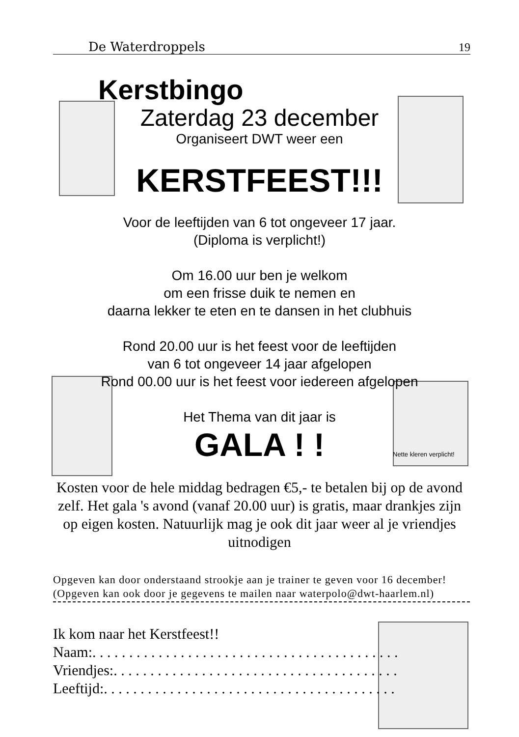De Waterdroppels 19
Kerstbingo
Zaterdag 23 december
Organiseert DWT weer een
KERSTFEEST!!!
Voor de leeftijden van 6 tot ongeveer 17 jaar.
(Diploma is verplicht!)
Om 16.00 uur ben je welkom
om een frisse duik te nemen en
daarna lekker te eten en te dansen in het clubhuis
Rond 20.00 uur is het feest voor de leeftijden
van 6 tot ongeveer 14 jaar afgelopen
Rond 00.00 uur is het feest voor iedereen afgelopen
Het Thema van dit jaar is
GALA ! !
Nette kleren verplicht!
Kosten voor de hele middag bedragen €5,- te betalen bij op de avond zelf. Het gala 's avond (vanaf 20.00 uur) is gratis, maar drankjes zijn op eigen kosten. Natuurlijk mag je ook dit jaar weer al je vriendjes uitnodigen
Opgeven kan door onderstaand strookje aan je trainer te geven voor 16 december!
(Opgeven kan ook door je gegevens te mailen naar waterpolo@dwt-haarlem.nl)
Ik kom naar het Kerstfeest!!
Naam:. . . . . . . . . . . . . . . . . . . . . . . . . . . . . . . . . . . . . . . . . .
Vriendjes:. . . . . . . . . . . . . . . . . . . . . . . . . . . . . . . . . . . . . . .
Leeftijd:. . . . . . . . . . . . . . . . . . . . . . . . . . . . . . . . . . . . . . . .